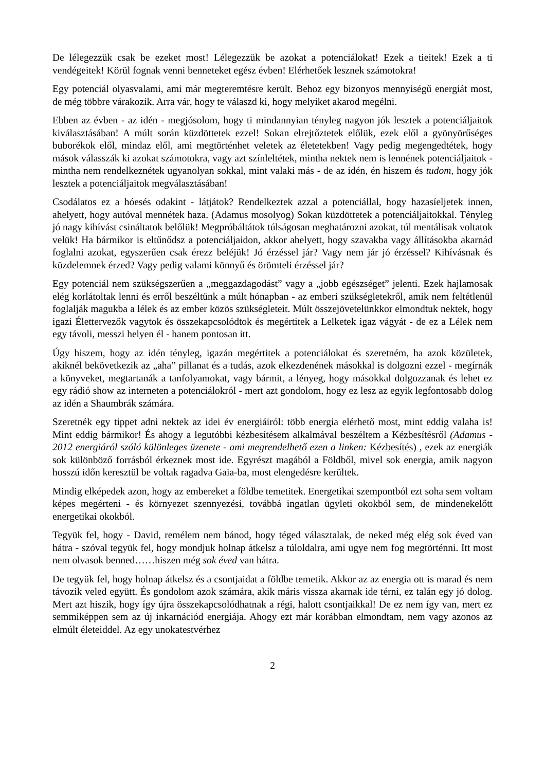De lélegezzük csak be ezeket most! Lélegezzük be azokat a potenciálokat! Ezek a tieitek! Ezek a ti vendégeitek! Körül fognak venni benneteket egész évben! Elérhetőek lesznek számotokra!
Egy potenciál olyasvalami, ami már megteremtésre került. Behoz egy bizonyos mennyiségű energiát most, de még többre várakozik. Arra vár, hogy te válaszd ki, hogy melyiket akarod megélni.
Ebben az évben - az idén - megjósolom, hogy ti mindannyian tényleg nagyon jók lesztek a potenciáljaitok kiválasztásában! A múlt során küzdöttetek ezzel! Sokan elrejtőztetek előlük, ezek elől a gyönyörűséges buborékok elől, mindaz elől, ami megtörténhet veletek az életetekben! Vagy pedig megengedtétek, hogy mások válasszák ki azokat számotokra, vagy azt színleltétek, mintha nektek nem is lennének potenciáljaitok - mintha nem rendelkeznétek ugyanolyan sokkal, mint valaki más - de az idén, én hiszem és tudom, hogy jók lesztek a potenciáljaitok megválasztásában!
Csodálatos ez a hóesés odakint - látjátok? Rendelkeztek azzal a potenciállal, hogy hazasíeljetek innen, ahelyett, hogy autóval mennétek haza. (Adamus mosolyog) Sokan küzdöttetek a potenciáljaitokkal. Tényleg jó nagy kihívást csináltatok belőlük! Megpróbáltátok túlságosan meghatározni azokat, túl mentálisak voltatok velük! Ha bármikor is eltűnődsz a potenciáljaidon, akkor ahelyett, hogy szavakba vagy állításokba akarnád foglalni azokat, egyszerűen csak érezz beléjük! Jó érzéssel jár? Vagy nem jár jó érzéssel? Kihívásnak és küzdelemnek érzed? Vagy pedig valami könnyű és örömteli érzéssel jár?
Egy potenciál nem szükségszerűen a „meggazdagodást” vagy a „jobb egészséget” jelenti. Ezek hajlamosak elég korlátoltak lenni és erről beszéltünk a múlt hónapban - az emberi szükségletekről, amik nem feltétlenül foglalják magukba a lélek és az ember közös szükségleteit. Múlt összejövetelünkkor elmondtuk nektek, hogy igazi Élettervezők vagytok és összekapcsolódtok és megértitek a Lelketek igaz vágyát - de ez a Lélek nem egy távoli, messzi helyen él - hanem pontosan itt.
Úgy hiszem, hogy az idén tényleg, igazán megértitek a potenciálokat és szeretném, ha azok közületek, akiknél bekövetkezik az „aha” pillanat és a tudás, azok elkezdenének másokkal is dolgozni ezzel - megírnák a könyveket, megtartanák a tanfolyamokat, vagy bármit, a lényeg, hogy másokkal dolgozzanak és lehet ez egy rádió show az interneten a potenciálokról - mert azt gondolom, hogy ez lesz az egyik legfontosabb dolog az idén a Shaumbrák számára.
Szeretnék egy tippet adni nektek az idei év energiáiról: több energia elérhető most, mint eddig valaha is! Mint eddig bármikor! És ahogy a legutóbbi kézbesítésem alkalmával beszéltem a Kézbesítésről (Adamus - 2012 energiáról szóló különleges üzenete - ami megrendelhető ezen a linken: Kézbesítés) , ezek az energiák sok különböző forrásból érkeznek most ide. Egyrészt magából a Földből, mivel sok energia, amik nagyon hosszú időn keresztül be voltak ragadva Gaia-ba, most elengedésre kerültek.
Mindig elképedek azon, hogy az embereket a földbe temetitek. Energetikai szempontból ezt soha sem voltam képes megérteni - és környezet szennyezési, továbbá ingatlan ügyleti okokból sem, de mindenekelőtt energetikai okokból.
Tegyük fel, hogy - David, remélem nem bánod, hogy téged választalak, de neked még elég sok éved van hátra - szóval tegyük fel, hogy mondjuk holnap átkelsz a túloldalra, ami ugye nem fog megtörténni. Itt most nem olvasok benned……hiszen még sok éved van hátra.
De tegyük fel, hogy holnap átkelsz és a csontjaidat a földbe temetik. Akkor az az energia ott is marad és nem távozik veled együtt. És gondolom azok számára, akik máris vissza akarnak ide térni, ez talán egy jó dolog. Mert azt hiszik, hogy így újra összekapcsolódhatnak a régi, halott csontjaikkal! De ez nem így van, mert ez semmiképpen sem az új inkarnációd energiája. Ahogy ezt már korábban elmondtam, nem vagy azonos az elmúlt életeiddel. Az egy unokatestvérhez
2